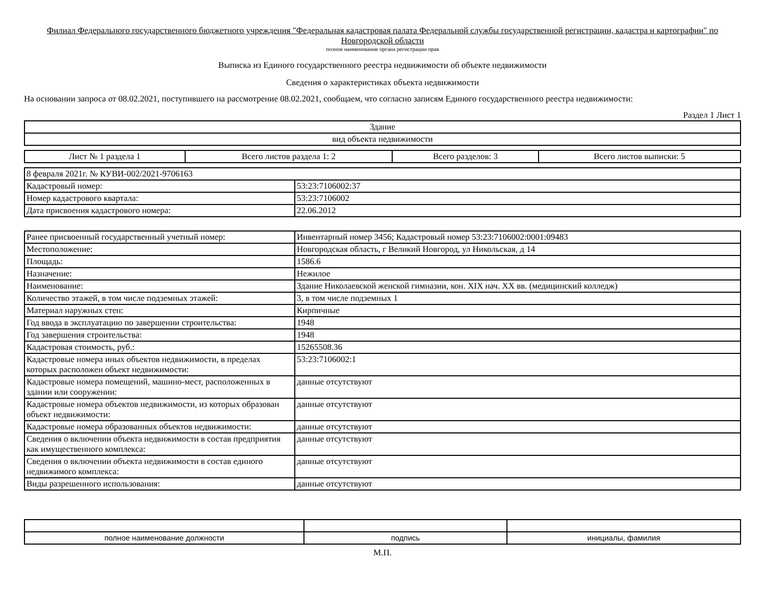Филиал Федерального государственного бюджетного учреждения "Федеральная кадастровая палата Федеральной службы государственной регистрации, кадастра и картографии" по Новгородской области
полное наименование органа регистрации прав
Выписка из Единого государственного реестра недвижимости об объекте недвижимости
Сведения о характеристиках объекта недвижимости
На основании запроса от 08.02.2021, поступившего на рассмотрение 08.02.2021, сообщаем, что согласно записям Единого государственного реестра недвижимости:
Раздел 1 Лист 1
| Здание |
| вид объекта недвижимости |
| Лист № 1 раздела 1 | Всего листов раздела 1: 2 | Всего разделов: 3 | Всего листов выписки: 5 |
| 8 февраля 2021г. № КУВИ-002/2021-9706163 | |
| Кадастровый номер: | 53:23:7106002:37 |
| Номер кадастрового квартала: | 53:23:7106002 |
| Дата присвоения кадастрового номера: | 22.06.2012 |
| Ранее присвоенный государственный учетный номер: | Инвентарный номер 3456; Кадастровый номер 53:23:7106002:0001:09483 |
| Местоположение: | Новгородская область, г Великий Новгород, ул Никольская, д 14 |
| Площадь: | 1586.6 |
| Назначение: | Нежилое |
| Наименование: | Здание Николаевской женской гимназии, кон. XIX нач. XX вв. (медицинский колледж) |
| Количество этажей, в том числе подземных этажей: | 3, в том числе подземных 1 |
| Материал наружных стен: | Кирпичные |
| Год ввода в эксплуатацию по завершении строительства: | 1948 |
| Год завершения строительства: | 1948 |
| Кадастровая стоимость, руб.: | 15265508.36 |
| Кадастровые номера иных объектов недвижимости, в пределах которых расположен объект недвижимости: | 53:23:7106002:1 |
| Кадастровые номера помещений, машино-мест, расположенных в здании или сооружении: | данные отсутствуют |
| Кадастровые номера объектов недвижимости, из которых образован объект недвижимости: | данные отсутствуют |
| Кадастровые номера образованных объектов недвижимости: | данные отсутствуют |
| Сведения о включении объекта недвижимости в состав предприятия как имущественного комплекса: | данные отсутствуют |
| Сведения о включении объекта недвижимости в состав единого недвижимого комплекса: | данные отсутствуют |
| Виды разрешенного использования: | данные отсутствуют |
| полное наименование должности | подпись | инициалы, фамилия |
М.П.